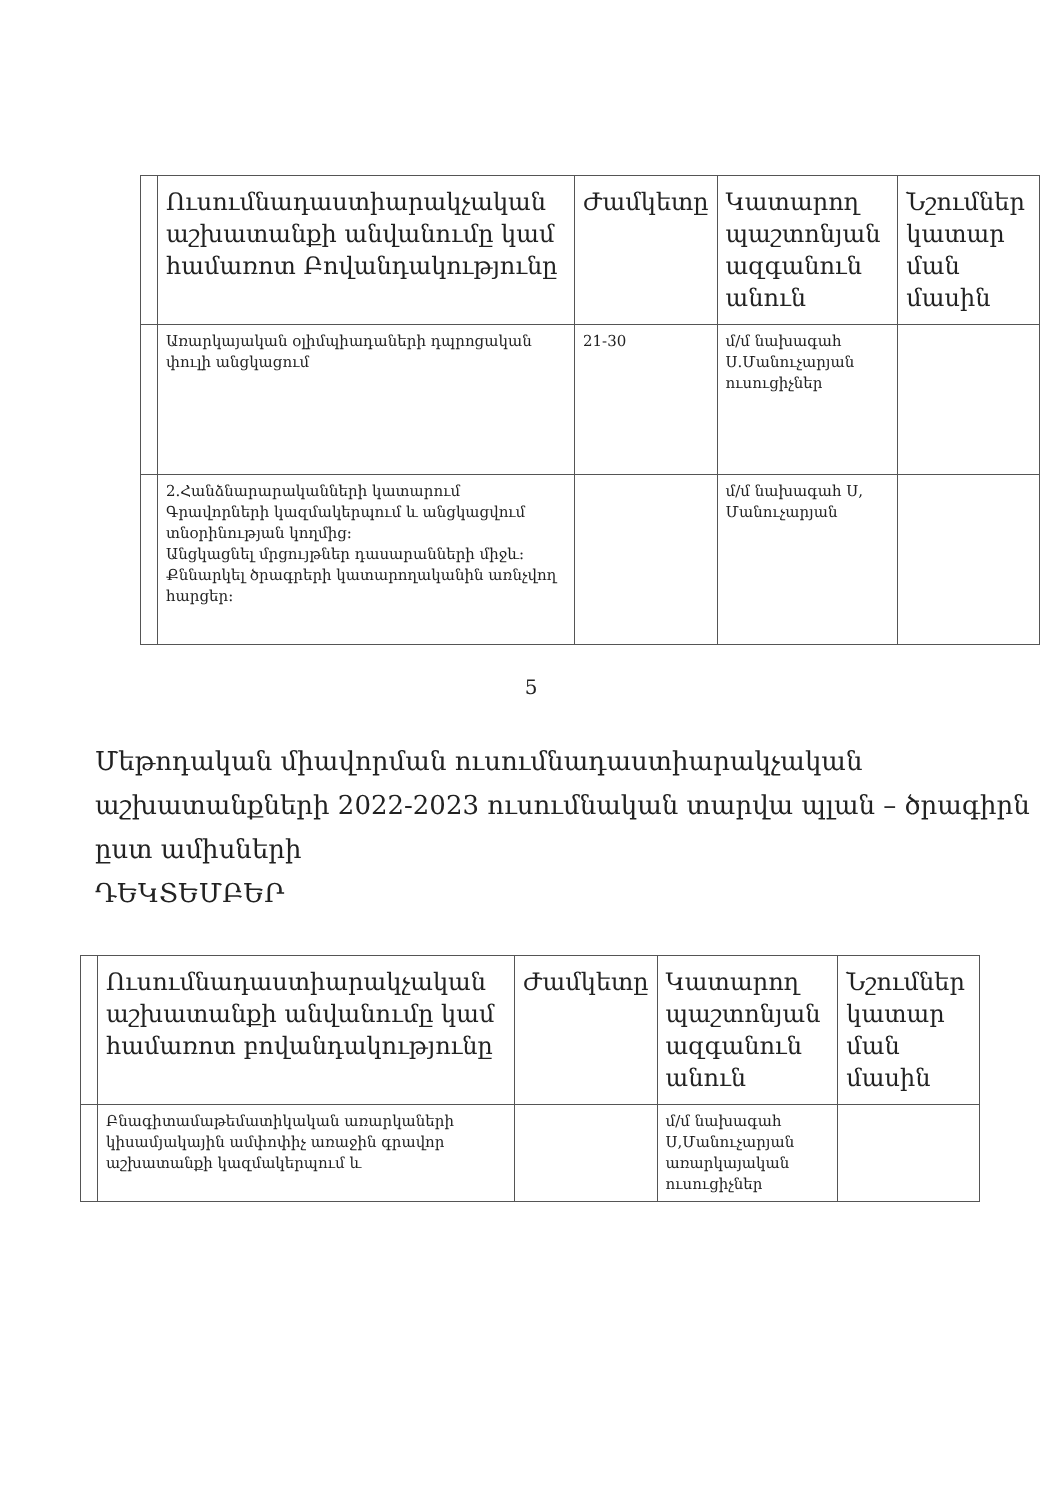| | Ուսումնադաստիարակչական աշխատանքի անվանումը կամ համառոտ Բովանդակությունը | Ժամկետը | Կատարող պաշտոնյան ազգանուն անուն | Նշումներ կատար ման մասին |
| --- | --- | --- | --- | --- |
| | Առարկայական օլիմպիադաների դպրոցական փուլի անցկացում | 21-30 | մ/մ նախագահ Ս.Մանուչարյան ուսուցիչներ | |
| | 2.Հանձնարարականների կատարում Գրավորների կազմակերպում և անցկացվում տնօրինության կողմից: Անցկացնել մրցույթներ դասարանների միջև: Քննարկել ծրագրերի կատարողականին առնչվող հարցեր: | | մ/մ նախագահ Ս, Մանուչարյան | |
5
Մեթոդական միավորման ուսումնադաստիարակչական աշխատանքների 2022-2023 ուսումնական տարվա պլան – ծրագիրն ըստ ամիսների
ԴԵԿՏԵՄԲԵՐ
| | Ուսումնադաստիարակչական աշխատանքի անվանումը կամ համառոտ բովանդակությունը | Ժամկետը | Կատարող պաշտոնյան ազգանուն անուն | Նշումներ կատար ման մասին |
| --- | --- | --- | --- | --- |
| | Բնագիտամաթեմատիկական առարկաների կիսամյակային ամփոփիչ առաջին գրավոր աշխատանքի կազմակերպում և | | մ/մ նախագահ Ս,Մանուչարյան առարկայական ուսուցիչներ | |